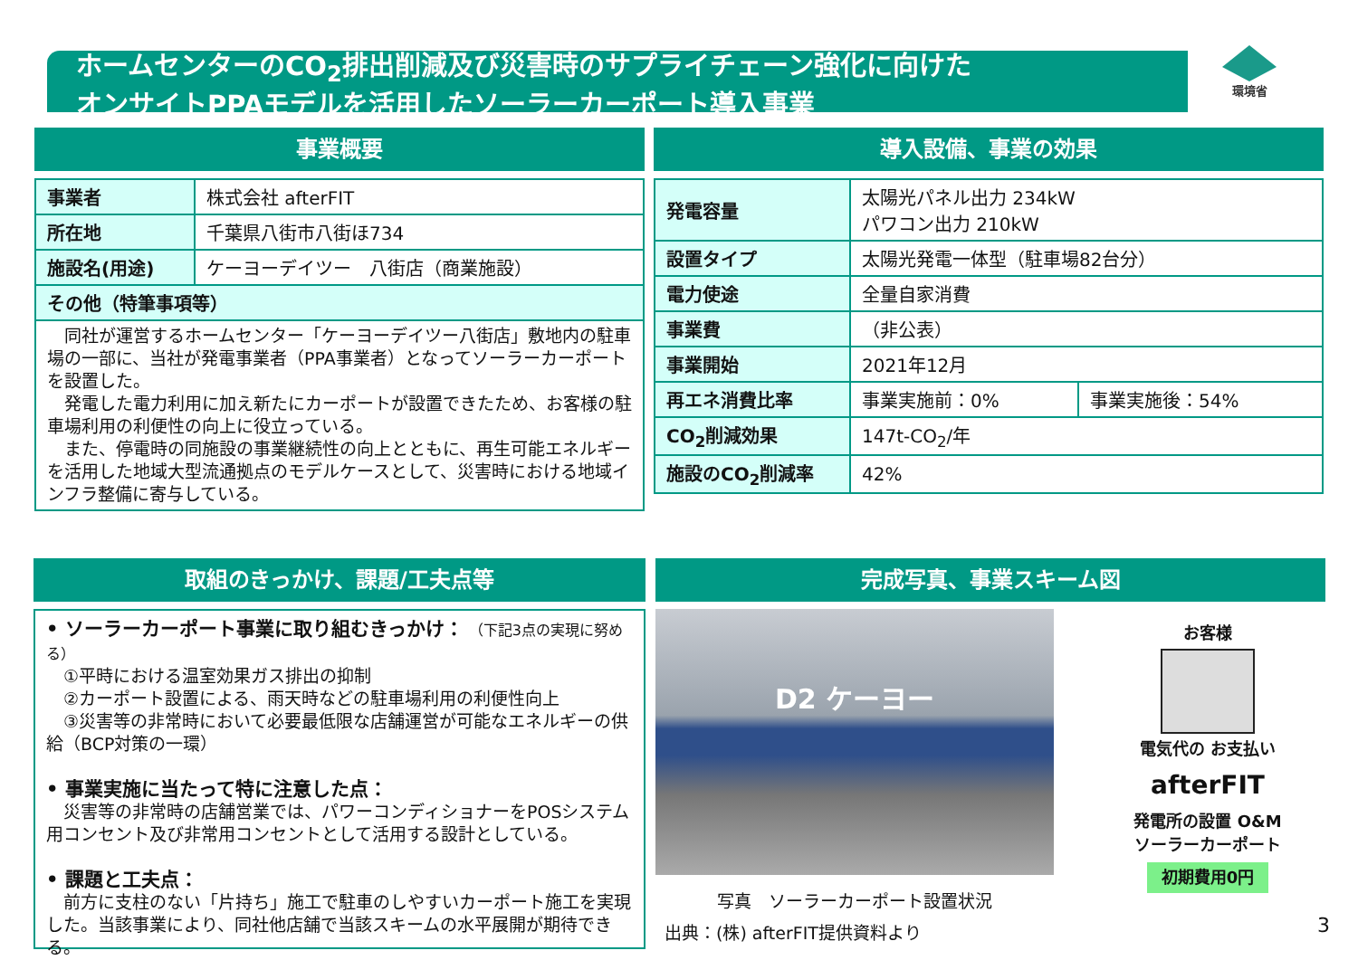ホームセンターのCO<sub>2</sub>排出削減及び災害時のサプライチェーン強化に向けた
オンサイトPPAモデルを活用したソーラーカーポート導入事業
環境省
事業概要
| 事業者 | 株式会社 afterFIT |
| 所在地 | 千葉県八街市八街ほ734 |
| 施設名(用途) | ケーヨーデイツー 八街店（商業施設） |
| その他（特筆事項等） | |
| 同社が運営するホームセンター「ケーヨーデイツー八街店」敷地内の駐車場の一部に、当社が発電事業者（PPA事業者）となってソーラーカーポートを設置した。 発電した電力利用に加え新たにカーポートが設置できたため、お客様の駐車場利用の利便性の向上に役立っている。 また、停電時の同施設の事業継続性の向上とともに、再生可能エネルギーを活用した地域大型流通拠点のモデルケースとして、災害時における地域インフラ整備に寄与している。 | |
導入設備、事業の効果
| 発電容量 | 太陽光パネル出力 234kW パワコン出力 210kW | |
| 設置タイプ | 太陽光発電一体型（駐車場82台分） | |
| 電力使途 | 全量自家消費 | |
| 事業費 | （非公表） | |
| 事業開始 | 2021年12月 | |
| 再エネ消費比率 | 事業実施前：0% | 事業実施後：54% |
| CO<sub>2</sub>削減効果 | 147t-CO<sub>2</sub>/年 | |
| 施設のCO<sub>2</sub>削減率 | 42% | |
取組のきっかけ、課題/工夫点等
• ソーラーカーポート事業に取り組むきっかけ： （下記3点の実現に努める）
　①平時における温室効果ガス排出の抑制
　②カーポート設置による、雨天時などの駐車場利用の利便性向上
　③災害等の非常時において必要最低限な店舗運営が可能なエネルギーの供給（BCP対策の一環）
• 事業実施に当たって特に注意した点：
　災害等の非常時の店舗営業では、パワーコンディショナーをPOSシステム用コンセント及び非常用コンセントとして活用する設計としている。
• 課題と工夫点：
　前方に支柱のない「片持ち」施工で駐車のしやすいカーポート施工を実現した。当該事業により、同社他店舗で当該スキームの水平展開が期待できる。
完成写真、事業スキーム図
D2 ケーヨー
写真　ソーラーカーポート設置状況
出典：(株) afterFIT提供資料より
お客様
電気代の お支払い
afterFIT
発電所の設置 O&M
ソーラーカーポート
初期費用0円
3